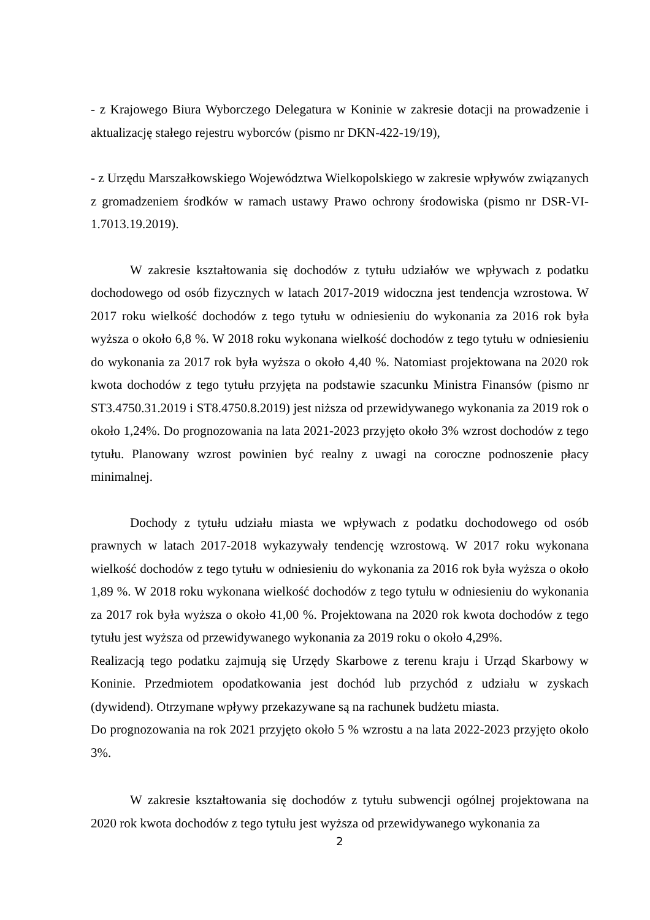- z Krajowego Biura Wyborczego Delegatura w Koninie w zakresie dotacji na prowadzenie i aktualizację stałego rejestru wyborców (pismo nr DKN-422-19/19),
- z Urzędu Marszałkowskiego Województwa Wielkopolskiego w zakresie wpływów związanych z gromadzeniem środków w ramach ustawy Prawo ochrony środowiska (pismo nr DSR-VI-1.7013.19.2019).
W zakresie kształtowania się dochodów z tytułu udziałów we wpływach z podatku dochodowego od osób fizycznych w latach 2017-2019 widoczna jest tendencja wzrostowa. W 2017 roku wielkość dochodów z tego tytułu w odniesieniu do wykonania za 2016 rok była wyższa o około 6,8 %. W 2018 roku wykonana wielkość dochodów z tego tytułu w odniesieniu do wykonania za 2017 rok była wyższa o około 4,40 %. Natomiast projektowana na 2020 rok kwota dochodów z tego tytułu przyjęta na podstawie szacunku Ministra Finansów (pismo nr ST3.4750.31.2019 i ST8.4750.8.2019) jest niższa od przewidywanego wykonania za 2019 rok o około 1,24%. Do prognozowania na lata 2021-2023 przyjęto około 3% wzrost dochodów z tego tytułu. Planowany wzrost powinien być realny z uwagi na coroczne podnoszenie płacy minimalnej.
Dochody z tytułu udziału miasta we wpływach z podatku dochodowego od osób prawnych w latach 2017-2018 wykazywały tendencję wzrostową. W 2017 roku wykonana wielkość dochodów z tego tytułu w odniesieniu do wykonania za 2016 rok była wyższa o około 1,89 %. W 2018 roku wykonana wielkość dochodów z tego tytułu w odniesieniu do wykonania za 2017 rok była wyższa o około 41,00 %. Projektowana na 2020 rok kwota dochodów z tego tytułu jest wyższa od przewidywanego wykonania za 2019 roku o około 4,29%.
Realizacją tego podatku zajmują się Urzędy Skarbowe z terenu kraju i Urząd Skarbowy w Koninie. Przedmiotem opodatkowania jest dochód lub przychód z udziału w zyskach (dywidend). Otrzymane wpływy przekazywane są na rachunek budżetu miasta.
Do prognozowania na rok 2021 przyjęto około 5 % wzrostu a na lata 2022-2023 przyjęto około 3%.
W zakresie kształtowania się dochodów z tytułu subwencji ogólnej projektowana na 2020 rok kwota dochodów z tego tytułu jest wyższa od przewidywanego wykonania za
2